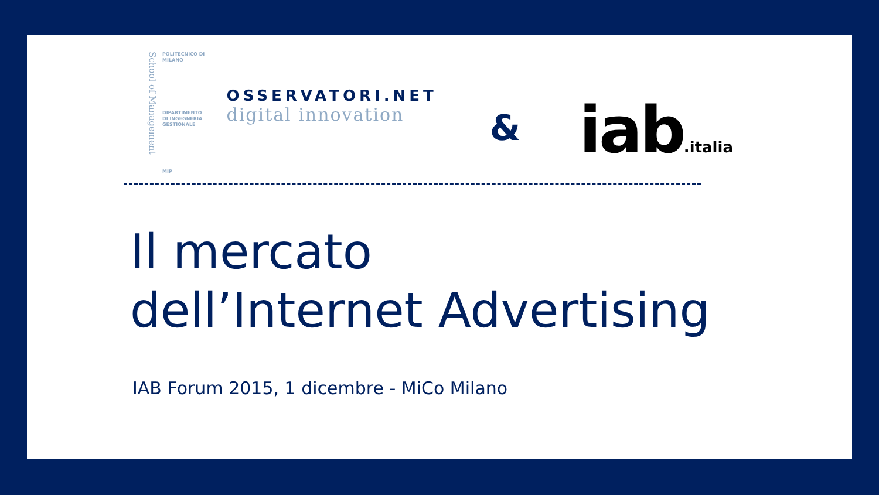School of Management
POLITECNICO DI MILANO
DIPARTIMENTO
DI INGEGNERIA
GESTIONALE
MIP
OSSERVATORI.NET
digital innovation
&
iab.italia
Il mercato
dell’Internet Advertising
IAB Forum 2015, 1 dicembre - MiCo Milano